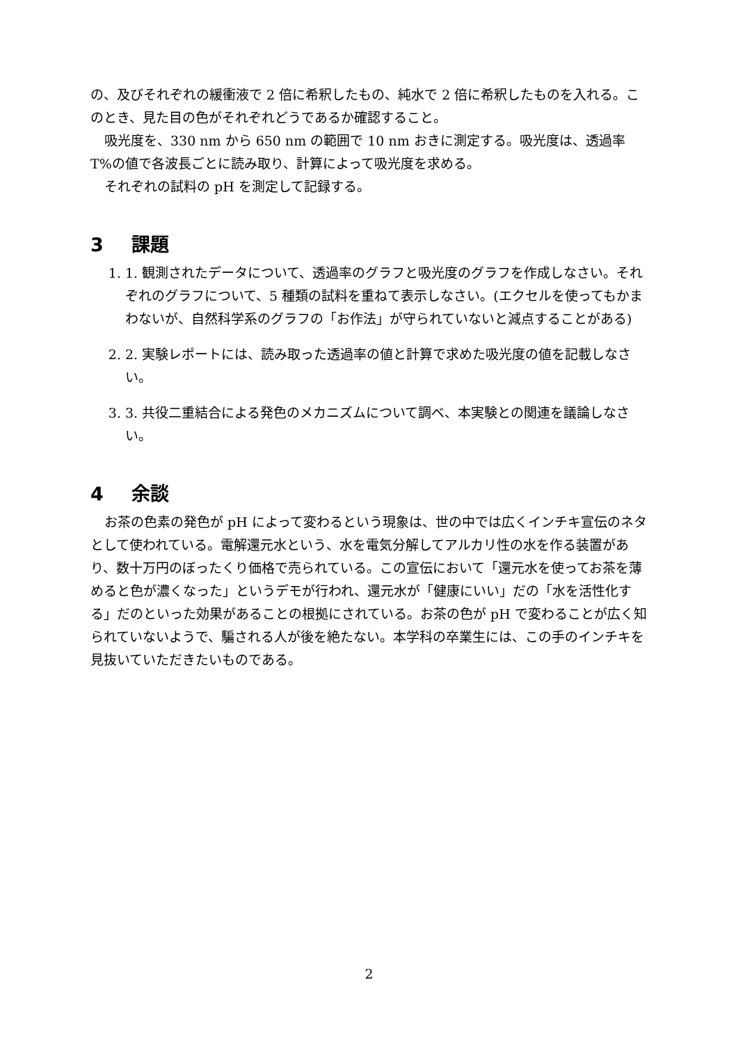の、及びそれぞれの緩衝液で 2 倍に希釈したもの、純水で 2 倍に希釈したものを入れる。このとき、見た目の色がそれぞれどうであるか確認すること。
吸光度を、330 nm から 650 nm の範囲で 10 nm おきに測定する。吸光度は、透過率 T%の値で各波長ごとに読み取り、計算によって吸光度を求める。
それぞれの試料の pH を測定して記録する。
3 課題
1. 1. 観測されたデータについて、透過率のグラフと吸光度のグラフを作成しなさい。それぞれのグラフについて、5 種類の試料を重ねて表示しなさい。(エクセルを使ってもかまわないが、自然科学系のグラフの「お作法」が守られていないと減点することがある)
2. 2. 実験レポートには、読み取った透過率の値と計算で求めた吸光度の値を記載しなさい。
3. 3. 共役二重結合による発色のメカニズムについて調べ、本実験との関連を議論しなさい。
4 余談
お茶の色素の発色が pH によって変わるという現象は、世の中では広くインチキ宣伝のネタとして使われている。電解還元水という、水を電気分解してアルカリ性の水を作る装置があり、数十万円のぼったくり価格で売られている。この宣伝において「還元水を使ってお茶を薄めると色が濃くなった」というデモが行われ、還元水が「健康にいい」だの「水を活性化する」だのといった効果があることの根拠にされている。お茶の色が pH で変わることが広く知られていないようで、騙される人が後を絶たない。本学科の卒業生には、この手のインチキを見抜いていただきたいものである。
2